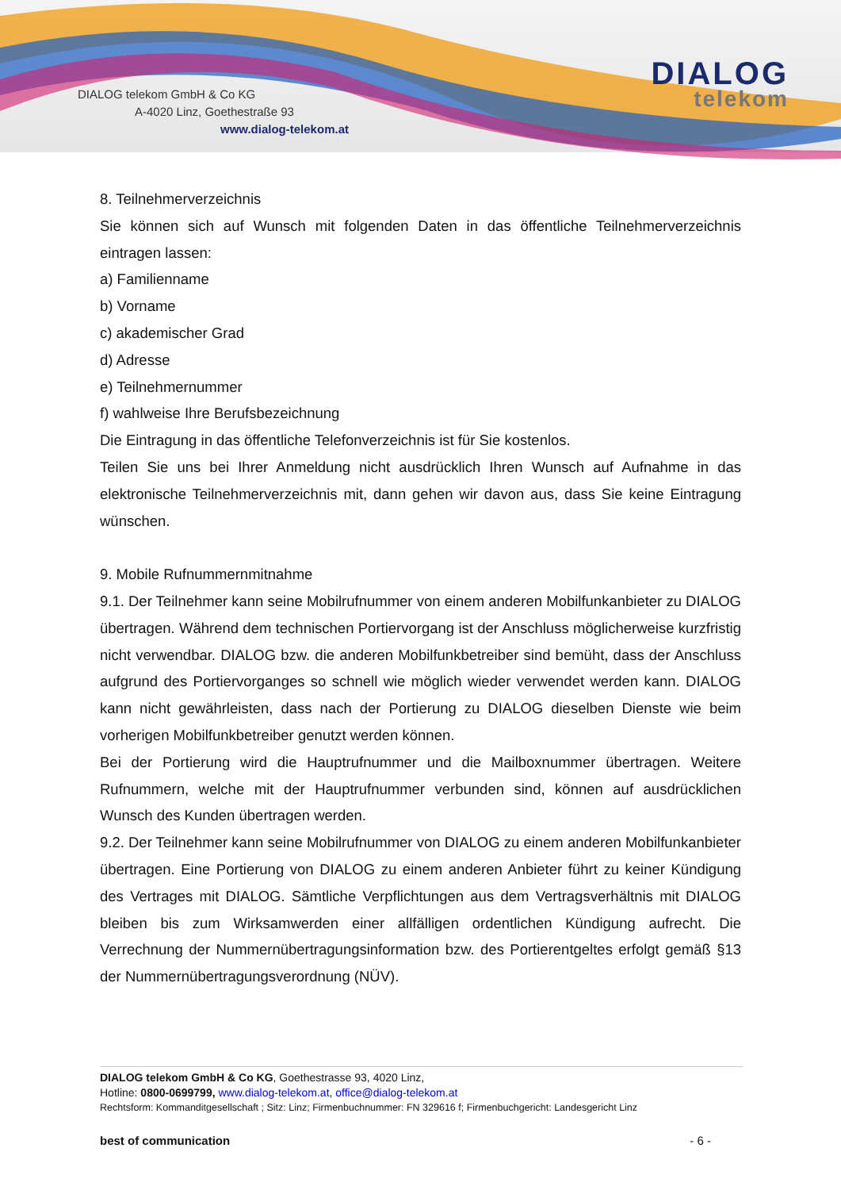DIALOG telekom GmbH & Co KG
A-4020 Linz, Goethestraße 93
www.dialog-telekom.at
DIALOG
telekom
8. Teilnehmerverzeichnis
Sie können sich auf Wunsch mit folgenden Daten in das öffentliche Teilnehmerverzeichnis eintragen lassen:
a) Familienname
b) Vorname
c) akademischer Grad
d) Adresse
e) Teilnehmernummer
f) wahlweise Ihre Berufsbezeichnung
Die Eintragung in das öffentliche Telefonverzeichnis ist für Sie kostenlos.
Teilen Sie uns bei Ihrer Anmeldung nicht ausdrücklich Ihren Wunsch auf Aufnahme in das elektronische Teilnehmerverzeichnis mit, dann gehen wir davon aus, dass Sie keine Eintragung wünschen.
9. Mobile Rufnummernmitnahme
9.1. Der Teilnehmer kann seine Mobilrufnummer von einem anderen Mobilfunkanbieter zu DIALOG übertragen. Während dem technischen Portiervorgang ist der Anschluss möglicherweise kurzfristig nicht verwendbar. DIALOG bzw. die anderen Mobilfunkbetreiber sind bemüht, dass der Anschluss aufgrund des Portiervorganges so schnell wie möglich wieder verwendet werden kann. DIALOG kann nicht gewährleisten, dass nach der Portierung zu DIALOG dieselben Dienste wie beim vorherigen Mobilfunkbetreiber genutzt werden können.
Bei der Portierung wird die Hauptrufnummer und die Mailboxnummer übertragen. Weitere Rufnummern, welche mit der Hauptrufnummer verbunden sind, können auf ausdrücklichen Wunsch des Kunden übertragen werden.
9.2. Der Teilnehmer kann seine Mobilrufnummer von DIALOG zu einem anderen Mobilfunkanbieter übertragen. Eine Portierung von DIALOG zu einem anderen Anbieter führt zu keiner Kündigung des Vertrages mit DIALOG. Sämtliche Verpflichtungen aus dem Vertragsverhältnis mit DIALOG bleiben bis zum Wirksamwerden einer allfälligen ordentlichen Kündigung aufrecht. Die Verrechnung der Nummernübertragungsinformation bzw. des Portierentgeltes erfolgt gemäß §13 der Nummernübertragungsverordnung (NÜV).
DIALOG telekom GmbH & Co KG, Goethestrasse 93, 4020 Linz,
Hotline: 0800-0699799, www.dialog-telekom.at, office@dialog-telekom.at
Rechtsform: Kommanditgesellschaft ; Sitz: Linz; Firmenbuchnummer: FN 329616 f; Firmenbuchgericht: Landesgericht Linz
best of communication - 6 -